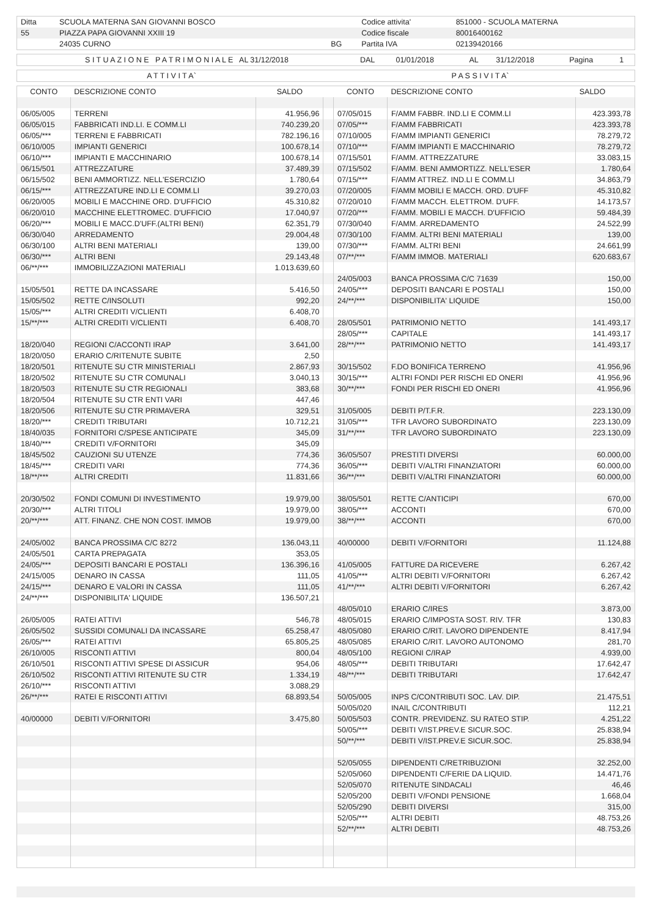| Ditta | SCUOLA MATERNA SAN GIOVANNI BOSCO | | Codice attivita' | 851000 - SCUOLA MATERNA |
| 55 | PIAZZA PAPA GIOVANNI XXIII 19 | | Codice fiscale | 80016400162 |
| | 24035 CURNO | BG | Partita IVA | 02139420166 |
| S I T U A Z I O N E P A T R I M O N I A L E AL 31/12/2018 | DAL | 01/01/2018 | AL | 31/12/2018 | Pagina | 1 |
| A T T I V I T A` | P A S S I V I T A` |
| CONTO | DESCRIZIONE CONTO | SALDO | | CONTO | DESCRIZIONE CONTO | SALDO |
| --- | --- | --- | --- | --- | --- | --- |
| 06/05/005 | TERRENI | 41.956,96 | | 07/05/015 | F/AMM FABBR. IND.LI E COMM.LI | 423.393,78 |
| 06/05/015 | FABBRICATI IND.LI. E COMM.LI | 740.239,20 | | 07/05/*** | F/AMM FABBRICATI | 423.393,78 |
| 06/05/*** | TERRENI E FABBRICATI | 782.196,16 | | 07/10/005 | F/AMM IMPIANTI GENERICI | 78.279,72 |
| 06/10/005 | IMPIANTI GENERICI | 100.678,14 | | 07/10/*** | F/AMM IMPIANTI E MACCHINARIO | 78.279,72 |
| 06/10/*** | IMPIANTI E MACCHINARIO | 100.678,14 | | 07/15/501 | F/AMM. ATTREZZATURE | 33.083,15 |
| 06/15/501 | ATTREZZATURE | 37.489,39 | | 07/15/502 | F/AMM. BENI AMMORTIZZ. NELL'ESER | 1.780,64 |
| 06/15/502 | BENI AMMORTIZZ. NELL'ESERCIZIO | 1.780,64 | | 07/15/*** | F/AMM ATTREZ. IND.LI E COMM.LI | 34.863,79 |
| 06/15/*** | ATTREZZATURE IND.LI E COMM.LI | 39.270,03 | | 07/20/005 | F/AMM MOBILI E MACCH. ORD. D'UFF | 45.310,82 |
| 06/20/005 | MOBILI E MACCHINE ORD. D'UFFICIO | 45.310,82 | | 07/20/010 | F/AMM MACCH. ELETTROM. D'UFF. | 14.173,57 |
| 06/20/010 | MACCHINE ELETTROMEC. D'UFFICIO | 17.040,97 | | 07/20/*** | F/AMM. MOBILI E MACCH. D'UFFICIO | 59.484,39 |
| 06/20/*** | MOBILI E MACC.D'UFF.(ALTRI BENI) | 62.351,79 | | 07/30/040 | F/AMM. ARREDAMENTO | 24.522,99 |
| 06/30/040 | ARREDAMENTO | 29.004,48 | | 07/30/100 | F/AMM. ALTRI BENI MATERIALI | 139,00 |
| 06/30/100 | ALTRI BENI MATERIALI | 139,00 | | 07/30/*** | F/AMM. ALTRI BENI | 24.661,99 |
| 06/30/*** | ALTRI BENI | 29.143,48 | | 07/**/*** | F/AMM IMMOB. MATERIALI | 620.683,67 |
| 06/**/*** | IMMOBILIZZAZIONI MATERIALI | 1.013.639,60 | | | | |
| | | | | 24/05/003 | BANCA PROSSIMA C/C 71639 | 150,00 |
| 15/05/501 | RETTE DA INCASSARE | 5.416,50 | | 24/05/*** | DEPOSITI BANCARI E POSTALI | 150,00 |
| 15/05/502 | RETTE C/INSOLUTI | 992,20 | | 24/**/*** | DISPONIBILITA' LIQUIDE | 150,00 |
| 15/05/*** | ALTRI CREDITI V/CLIENTI | 6.408,70 | | | | |
| 15/**/*** | ALTRI CREDITI V/CLIENTI | 6.408,70 | | 28/05/501 | PATRIMONIO NETTO | 141.493,17 |
| | | | | 28/05/*** | CAPITALE | 141.493,17 |
| 18/20/040 | REGIONI C/ACCONTI IRAP | 3.641,00 | | 28/**/*** | PATRIMONIO NETTO | 141.493,17 |
| 18/20/050 | ERARIO C/RITENUTE SUBITE | 2,50 | | | | |
| 18/20/501 | RITENUTE SU CTR MINISTERIALI | 2.867,93 | | 30/15/502 | F.DO BONIFICA TERRENO | 41.956,96 |
| 18/20/502 | RITENUTE SU CTR COMUNALI | 3.040,13 | | 30/15/*** | ALTRI FONDI PER RISCHI ED ONERI | 41.956,96 |
| 18/20/503 | RITENUTE SU CTR REGIONALI | 383,68 | | 30/**/*** | FONDI PER RISCHI ED ONERI | 41.956,96 |
| 18/20/504 | RITENUTE SU CTR ENTI VARI | 447,46 | | | | |
| 18/20/506 | RITENUTE SU CTR PRIMAVERA | 329,51 | | 31/05/005 | DEBITI P/T.F.R. | 223.130,09 |
| 18/20/*** | CREDITI TRIBUTARI | 10.712,21 | | 31/05/*** | TFR LAVORO SUBORDINATO | 223.130,09 |
| 18/40/035 | FORNITORI C/SPESE ANTICIPATE | 345,09 | | 31/**/*** | TFR LAVORO SUBORDINATO | 223.130,09 |
| 18/40/*** | CREDITI V/FORNITORI | 345,09 | | | | |
| 18/45/502 | CAUZIONI SU UTENZE | 774,36 | | 36/05/507 | PRESTITI DIVERSI | 60.000,00 |
| 18/45/*** | CREDITI VARI | 774,36 | | 36/05/*** | DEBITI V/ALTRI FINANZIATORI | 60.000,00 |
| 18/**/*** | ALTRI CREDITI | 11.831,66 | | 36/**/*** | DEBITI V/ALTRI FINANZIATORI | 60.000,00 |
| 20/30/502 | FONDI COMUNI DI INVESTIMENTO | 19.979,00 | | 38/05/501 | RETTE C/ANTICIPI | 670,00 |
| 20/30/*** | ALTRI TITOLI | 19.979,00 | | 38/05/*** | ACCONTI | 670,00 |
| 20/**/*** | ATT. FINANZ. CHE NON COST. IMMOB | 19.979,00 | | 38/**/*** | ACCONTI | 670,00 |
| 24/05/002 | BANCA PROSSIMA C/C 8272 | 136.043,11 | | 40/00000 | DEBITI V/FORNITORI | 11.124,88 |
| 24/05/501 | CARTA PREPAGATA | 353,05 | | | | |
| 24/05/*** | DEPOSITI BANCARI E POSTALI | 136.396,16 | | 41/05/005 | FATTURE DA RICEVERE | 6.267,42 |
| 24/15/005 | DENARO IN CASSA | 111,05 | | 41/05/*** | ALTRI DEBITI V/FORNITORI | 6.267,42 |
| 24/15/*** | DENARO E VALORI IN CASSA | 111,05 | | 41/**/*** | ALTRI DEBITI V/FORNITORI | 6.267,42 |
| 24/**/*** | DISPONIBILITA' LIQUIDE | 136.507,21 | | | | |
| | | | | 48/05/010 | ERARIO C/IRES | 3.873,00 |
| 26/05/005 | RATEI ATTIVI | 546,78 | | 48/05/015 | ERARIO C/IMPOSTA SOST. RIV. TFR | 130,83 |
| 26/05/502 | SUSSIDI COMUNALI DA INCASSARE | 65.258,47 | | 48/05/080 | ERARIO C/RIT. LAVORO DIPENDENTE | 8.417,94 |
| 26/05/*** | RATEI ATTIVI | 65.805,25 | | 48/05/085 | ERARIO C/RIT. LAVORO AUTONOMO | 281,70 |
| 26/10/005 | RISCONTI ATTIVI | 800,04 | | 48/05/100 | REGIONI C/IRAP | 4.939,00 |
| 26/10/501 | RISCONTI ATTIVI SPESE DI ASSICUR | 954,06 | | 48/05/*** | DEBITI TRIBUTARI | 17.642,47 |
| 26/10/502 | RISCONTI ATTIVI RITENUTE SU CTR | 1.334,19 | | 48/**/*** | DEBITI TRIBUTARI | 17.642,47 |
| 26/10/*** | RISCONTI ATTIVI | 3.088,29 | | | | |
| 26/**/*** | RATEI E RISCONTI ATTIVI | 68.893,54 | | 50/05/005 | INPS C/CONTRIBUTI SOC. LAV. DIP. | 21.475,51 |
| | | | | 50/05/020 | INAIL C/CONTRIBUTI | 112,21 |
| 40/00000 | DEBITI V/FORNITORI | 3.475,80 | | 50/05/503 | CONTR. PREVIDENZ. SU RATEO STIP. | 4.251,22 |
| | | | | 50/05/*** | DEBITI V/IST.PREV.E SICUR.SOC. | 25.838,94 |
| | | | | 50/**/*** | DEBITI V/IST.PREV.E SICUR.SOC. | 25.838,94 |
| | | | | 52/05/055 | DIPENDENTI C/RETRIBUZIONI | 32.252,00 |
| | | | | 52/05/060 | DIPENDENTI C/FERIE DA LIQUID. | 14.471,76 |
| | | | | 52/05/070 | RITENUTE SINDACALI | 46,46 |
| | | | | 52/05/200 | DEBITI V/FONDI PENSIONE | 1.668,04 |
| | | | | 52/05/290 | DEBITI DIVERSI | 315,00 |
| | | | | 52/05/*** | ALTRI DEBITI | 48.753,26 |
| | | | | 52/**/*** | ALTRI DEBITI | 48.753,26 |